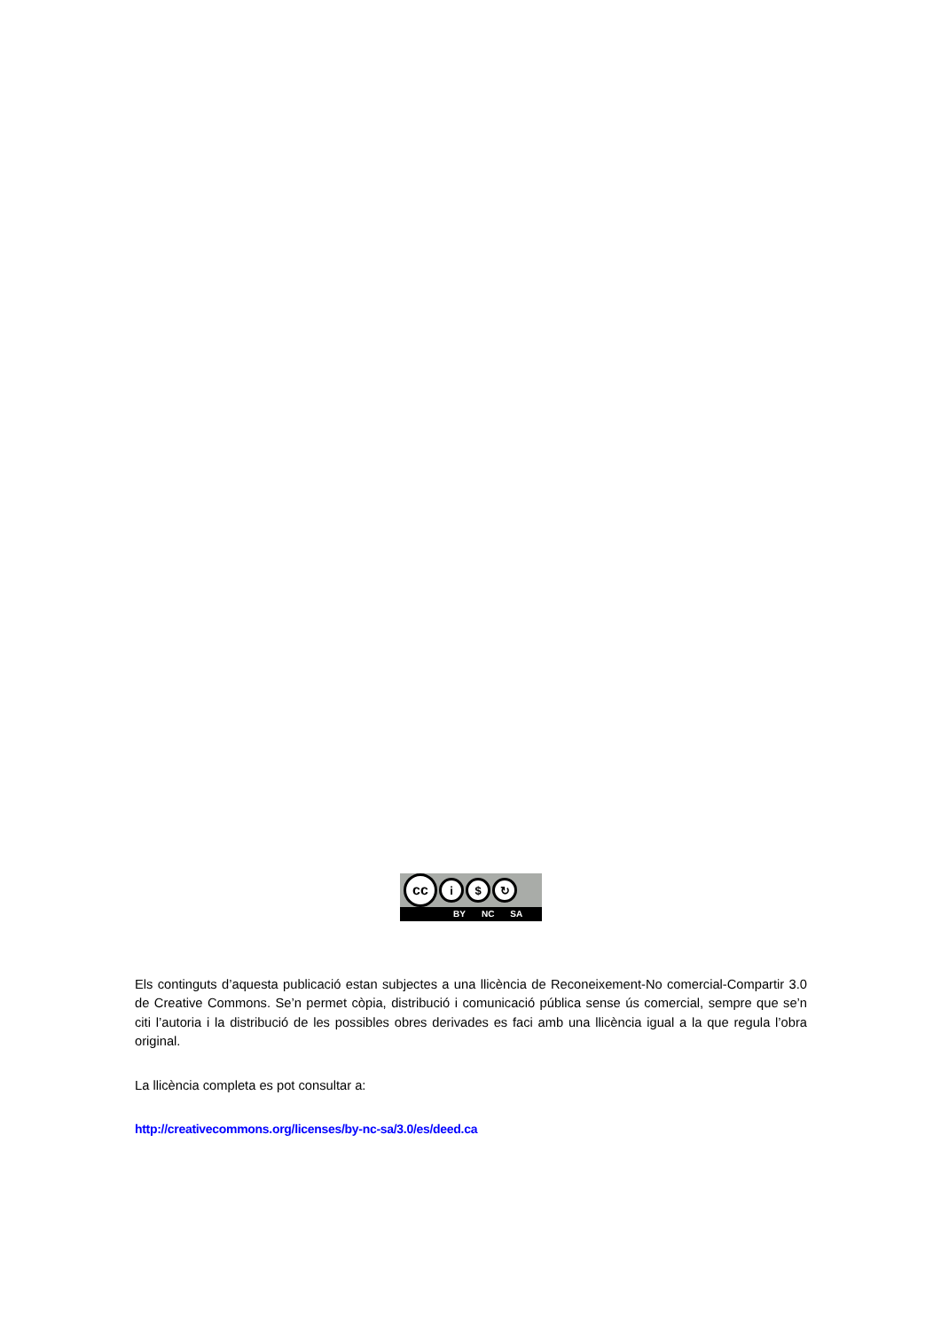cc
i $ ↻
BY NC SA
Els continguts d’aquesta publicació estan subjectes a una llicència de Reconeixement-No comercial-Compartir 3.0 de Creative Commons. Se’n permet còpia, distribució i comunicació pública sense ús comercial, sempre que se’n citi l’autoria i la distribució de les possibles obres derivades es faci amb una llicència igual a la que regula l’obra original.
La llicència completa es pot consultar a:
http://creativecommons.org/licenses/by-nc-sa/3.0/es/deed.ca